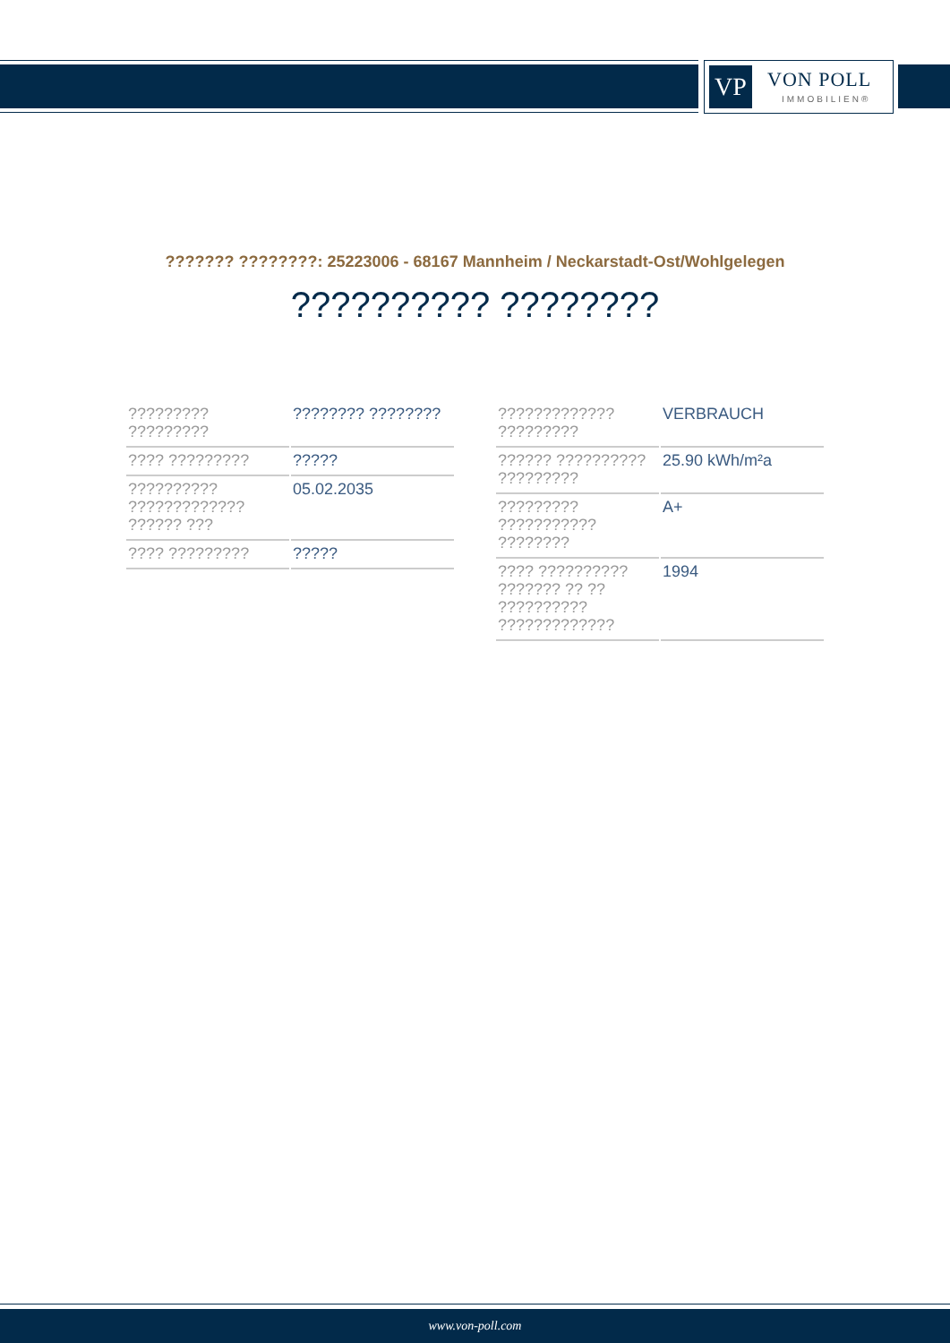VP VON POLL
IMMOBILIEN®
??????? ????????: 25223006 - 68167 Mannheim / Neckarstadt-Ost/Wohlgelegen
?????????? ????????
| ????????? ????????? | ???????? ???????? |
| ???? ????????? | ????? |
| ?????????? ????????????? ?????? ??? | 05.02.2035 |
| ???? ????????? | ????? |
| ????????????? ????????? | VERBRAUCH |
| ?????? ?????????? ????????? | 25.90 kWh/m²a |
| ????????? ??????????? ???????? | A+ |
| ???? ?????????? ??????? ?? ?? ?????????? ????????????? | 1994 |
www.von-poll.com